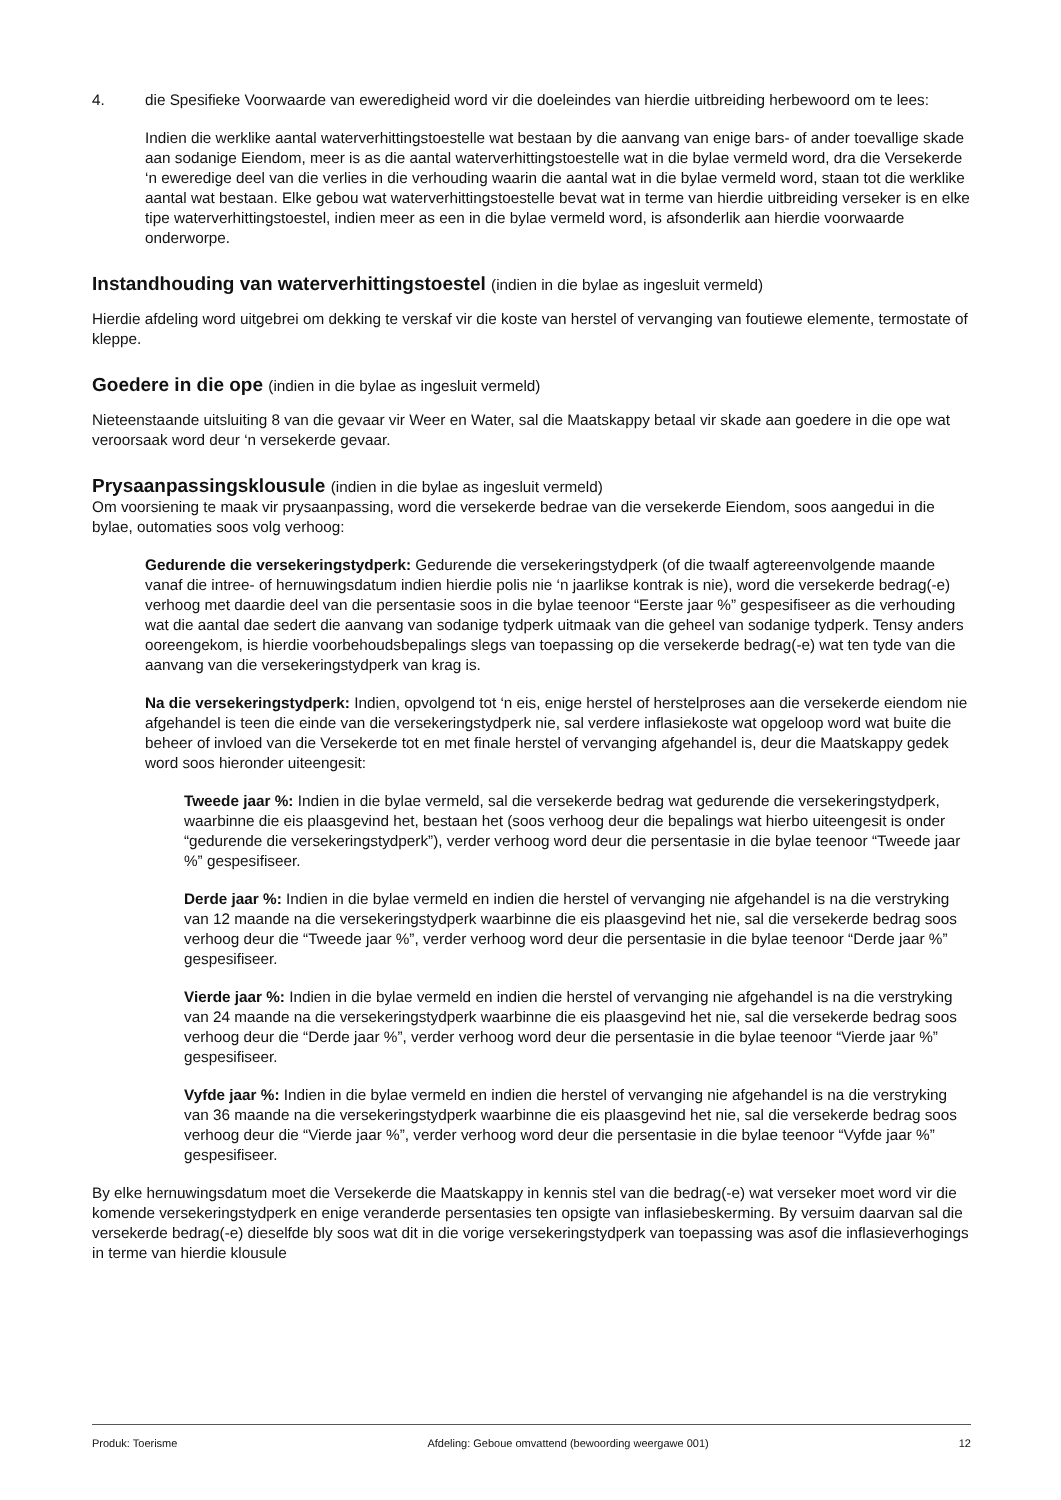4. die Spesifieke Voorwaarde van eweredigheid word vir die doeleindes van hierdie uitbreiding herbewoord om te lees:
Indien die werklike aantal waterverhittingstoestelle wat bestaan by die aanvang van enige bars- of ander toevallige skade aan sodanige Eiendom, meer is as die aantal waterverhittingstoestelle wat in die bylae vermeld word, dra die Versekerde ‘n eweredige deel van die verlies in die verhouding waarin die aantal wat in die bylae vermeld word, staan tot die werklike aantal wat bestaan. Elke gebou wat waterverhittingstoestelle bevat wat in terme van hierdie uitbreiding verseker is en elke tipe waterverhittingstoestel, indien meer as een in die bylae vermeld word, is afsonderlik aan hierdie voorwaarde onderworpe.
Instandhouding van waterverhittingstoestel (indien in die bylae as ingesluit vermeld)
Hierdie afdeling word uitgebrei om dekking te verskaf vir die koste van herstel of vervanging van foutiewe elemente, termostate of kleppe.
Goedere in die ope (indien in die bylae as ingesluit vermeld)
Nieteenstaande uitsluiting 8 van die gevaar vir Weer en Water, sal die Maatskappy betaal vir skade aan goedere in die ope wat veroorsaak word deur ‘n versekerde gevaar.
Prysaanpassingsklousule (indien in die bylae as ingesluit vermeld)
Om voorsiening te maak vir prysaanpassing, word die versekerde bedrae van die versekerde Eiendom, soos aangedui in die bylae, outomaties soos volg verhoog:
Gedurende die versekeringstydperk: Gedurende die versekeringstydperk (of die twaalf agtereenvolgende maande vanaf die intree- of hernuwingsdatum indien hierdie polis nie ‘n jaarlikse kontrak is nie), word die versekerde bedrag(-e) verhoog met daardie deel van die persentasie soos in die bylae teenoor “Eerste jaar %” gespesifiseer as die verhouding wat die aantal dae sedert die aanvang van sodanige tydperk uitmaak van die geheel van sodanige tydperk. Tensy anders ooreengekom, is hierdie voorbehoudsbepalings slegs van toepassing op die versekerde bedrag(-e) wat ten tyde van die aanvang van die versekeringstydperk van krag is.
Na die versekeringstydperk: Indien, opvolgend tot ‘n eis, enige herstel of herstelproses aan die versekerde eiendom nie afgehandel is teen die einde van die versekeringstydperk nie, sal verdere inflasiekoste wat opgeloop word wat buite die beheer of invloed van die Versekerde tot en met finale herstel of vervanging afgehandel is, deur die Maatskappy gedek word soos hieronder uiteengesit:
Tweede jaar %: Indien in die bylae vermeld, sal die versekerde bedrag wat gedurende die versekeringstydperk, waarbinne die eis plaasgevind het, bestaan het (soos verhoog deur die bepalings wat hierbo uiteengesit is onder “gedurende die versekeringstydperk”), verder verhoog word deur die persentasie in die bylae teenoor “Tweede jaar %” gespesifiseer.
Derde jaar %: Indien in die bylae vermeld en indien die herstel of vervanging nie afgehandel is na die verstryking van 12 maande na die versekeringstydperk waarbinne die eis plaasgevind het nie, sal die versekerde bedrag soos verhoog deur die “Tweede jaar %”, verder verhoog word deur die persentasie in die bylae teenoor “Derde jaar %” gespesifiseer.
Vierde jaar %: Indien in die bylae vermeld en indien die herstel of vervanging nie afgehandel is na die verstryking van 24 maande na die versekeringstydperk waarbinne die eis plaasgevind het nie, sal die versekerde bedrag soos verhoog deur die “Derde jaar %”, verder verhoog word deur die persentasie in die bylae teenoor “Vierde jaar %” gespesifiseer.
Vyfde jaar %: Indien in die bylae vermeld en indien die herstel of vervanging nie afgehandel is na die verstryking van 36 maande na die versekeringstydperk waarbinne die eis plaasgevind het nie, sal die versekerde bedrag soos verhoog deur die “Vierde jaar %”, verder verhoog word deur die persentasie in die bylae teenoor “Vyfde jaar %” gespesifiseer.
By elke hernuwingsdatum moet die Versekerde die Maatskappy in kennis stel van die bedrag(-e) wat verseker moet word vir die komende versekeringstydperk en enige veranderde persentasies ten opsigte van inflasiebeskerming. By versuim daarvan sal die versekerde bedrag(-e) dieselfde bly soos wat dit in die vorige versekeringstydperk van toepassing was asof die inflasieverhogings in terme van hierdie klousule
Produk: Toerisme Afdeling: Geboue omvattend (bewoording weergawe 001) 12